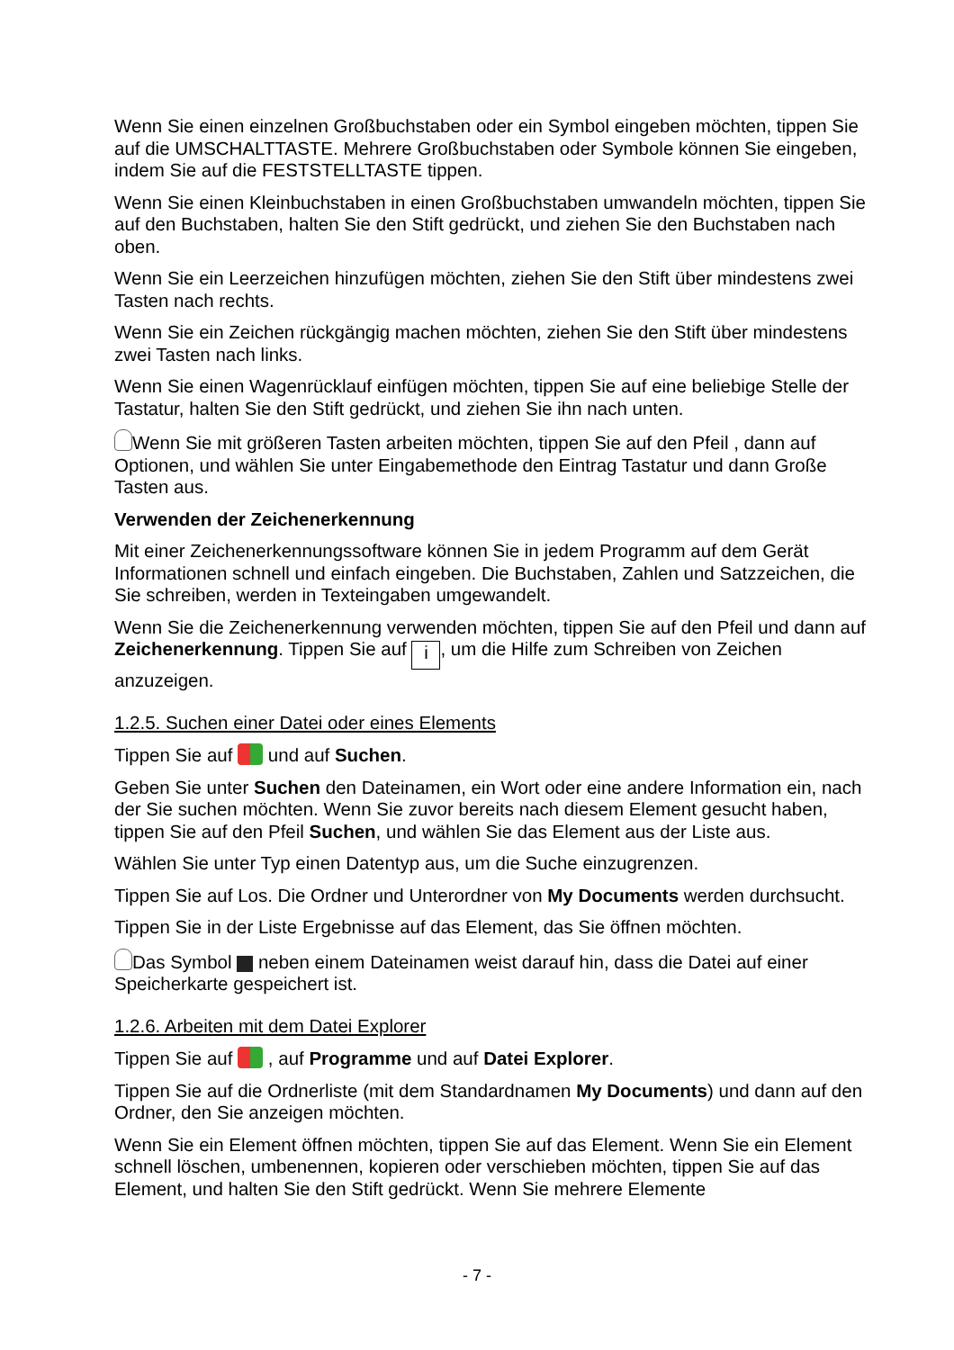Wenn Sie einen einzelnen Großbuchstaben oder ein Symbol eingeben möchten, tippen Sie auf die UMSCHALTTASTE. Mehrere Großbuchstaben oder Symbole können Sie eingeben, indem Sie auf die FESTSTELLTASTE tippen.
Wenn Sie einen Kleinbuchstaben in einen Großbuchstaben umwandeln möchten, tippen Sie auf den Buchstaben, halten Sie den Stift gedrückt, und ziehen Sie den Buchstaben nach oben.
Wenn Sie ein Leerzeichen hinzufügen möchten, ziehen Sie den Stift über mindestens zwei Tasten nach rechts.
Wenn Sie ein Zeichen rückgängig machen möchten, ziehen Sie den Stift über mindestens zwei Tasten nach links.
Wenn Sie einen Wagenrücklauf einfügen möchten, tippen Sie auf eine beliebige Stelle der Tastatur, halten Sie den Stift gedrückt, und ziehen Sie ihn nach unten.
Wenn Sie mit größeren Tasten arbeiten möchten, tippen Sie auf den Pfeil , dann auf Optionen, und wählen Sie unter Eingabemethode den Eintrag Tastatur und dann Große Tasten aus.
Verwenden der Zeichenerkennung
Mit einer Zeichenerkennungssoftware können Sie in jedem Programm auf dem Gerät Informationen schnell und einfach eingeben. Die Buchstaben, Zahlen und Satzzeichen, die Sie schreiben, werden in Texteingaben umgewandelt.
Wenn Sie die Zeichenerkennung verwenden möchten, tippen Sie auf den Pfeil und dann auf Zeichenerkennung. Tippen Sie auf i, um die Hilfe zum Schreiben von Zeichen anzuzeigen.
1.2.5. Suchen einer Datei oder eines Elements
Tippen Sie auf und auf Suchen.
Geben Sie unter Suchen den Dateinamen, ein Wort oder eine andere Information ein, nach der Sie suchen möchten. Wenn Sie zuvor bereits nach diesem Element gesucht haben, tippen Sie auf den Pfeil Suchen, und wählen Sie das Element aus der Liste aus.
Wählen Sie unter Typ einen Datentyp aus, um die Suche einzugrenzen.
Tippen Sie auf Los. Die Ordner und Unterordner von My Documents werden durchsucht.
Tippen Sie in der Liste Ergebnisse auf das Element, das Sie öffnen möchten.
Das Symbol neben einem Dateinamen weist darauf hin, dass die Datei auf einer Speicherkarte gespeichert ist.
1.2.6. Arbeiten mit dem Datei Explorer
Tippen Sie auf , auf Programme und auf Datei Explorer.
Tippen Sie auf die Ordnerliste (mit dem Standardnamen My Documents) und dann auf den Ordner, den Sie anzeigen möchten.
Wenn Sie ein Element öffnen möchten, tippen Sie auf das Element. Wenn Sie ein Element schnell löschen, umbenennen, kopieren oder verschieben möchten, tippen Sie auf das Element, und halten Sie den Stift gedrückt. Wenn Sie mehrere Elemente
- 7 -